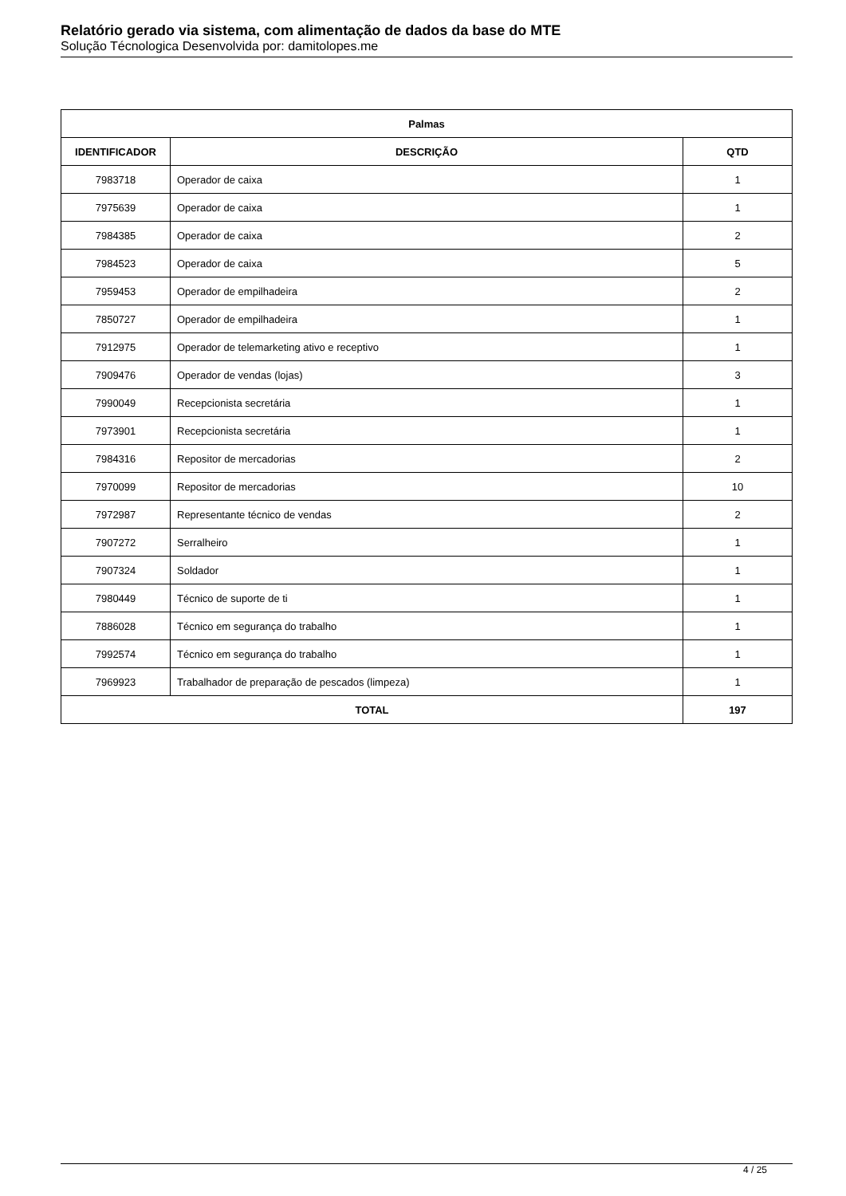Relatório gerado via sistema, com alimentação de dados da base do MTE
Solução Técnologica Desenvolvida por: damitolopes.me
| Palmas | | |
| --- | --- | --- |
| IDENTIFICADOR | DESCRIÇÃO | QTD |
| 7983718 | Operador de caixa | 1 |
| 7975639 | Operador de caixa | 1 |
| 7984385 | Operador de caixa | 2 |
| 7984523 | Operador de caixa | 5 |
| 7959453 | Operador de empilhadeira | 2 |
| 7850727 | Operador de empilhadeira | 1 |
| 7912975 | Operador de telemarketing ativo e receptivo | 1 |
| 7909476 | Operador de vendas (lojas) | 3 |
| 7990049 | Recepcionista secretária | 1 |
| 7973901 | Recepcionista secretária | 1 |
| 7984316 | Repositor de mercadorias | 2 |
| 7970099 | Repositor de mercadorias | 10 |
| 7972987 | Representante técnico de vendas | 2 |
| 7907272 | Serralheiro | 1 |
| 7907324 | Soldador | 1 |
| 7980449 | Técnico de suporte de ti | 1 |
| 7886028 | Técnico em segurança do trabalho | 1 |
| 7992574 | Técnico em segurança do trabalho | 1 |
| 7969923 | Trabalhador de preparação de pescados (limpeza) | 1 |
| TOTAL | | 197 |
4 / 25